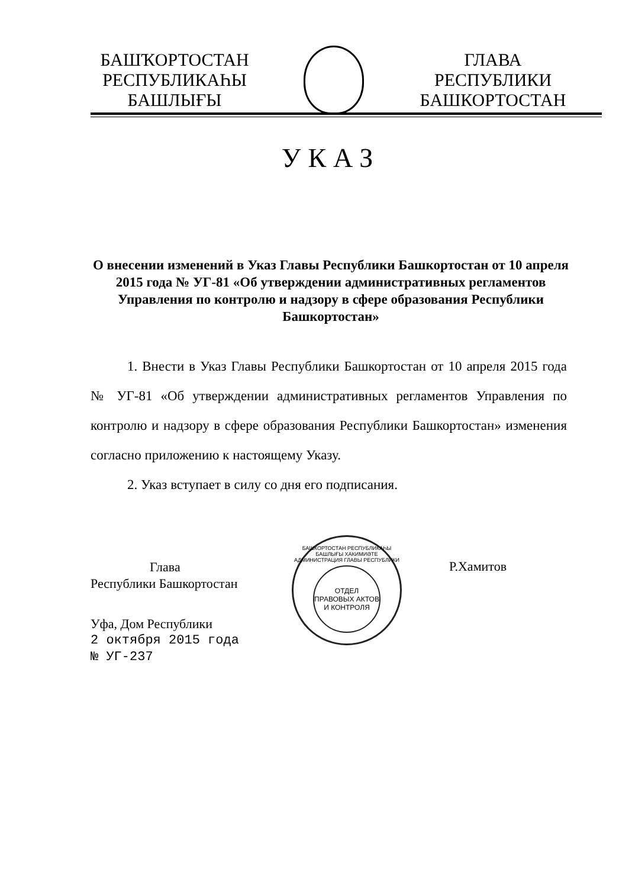БАШҠОРТОСТАН
РЕСПУБЛИКАҺЫ
БАШЛЫҒЫ
ГЛАВА
РЕСПУБЛИКИ
БАШКОРТОСТАН
УКАЗ
О внесении изменений в Указ Главы Республики Башкортостан от 10 апреля 2015 года № УГ-81 «Об утверждении административных регламентов Управления по контролю и надзору в сфере образования Республики Башкортостан»
1. Внести в Указ Главы Республики Башкортостан от 10 апреля 2015 года № УГ-81 «Об утверждении административных регламентов Управления по контролю и надзору в сфере образования Республики Башкортостан» изменения согласно приложению к настоящему Указу.
2. Указ вступает в силу со дня его подписания.
Глава
Республики Башкортостан
Уфа, Дом Республики
2 октября 2015 года
№ УГ-237
БАШКОРТОСТАН РЕСПУБЛИКАҺЫ БАШЛЫҒЫ ХАКИМИӘТЕ АДМИНИСТРАЦИЯ ГЛАВЫ РЕСПУБЛИКИ
ОТДЕЛ
ПРАВОВЫХ АКТОВ
И КОНТРОЛЯ
Р.Хамитов